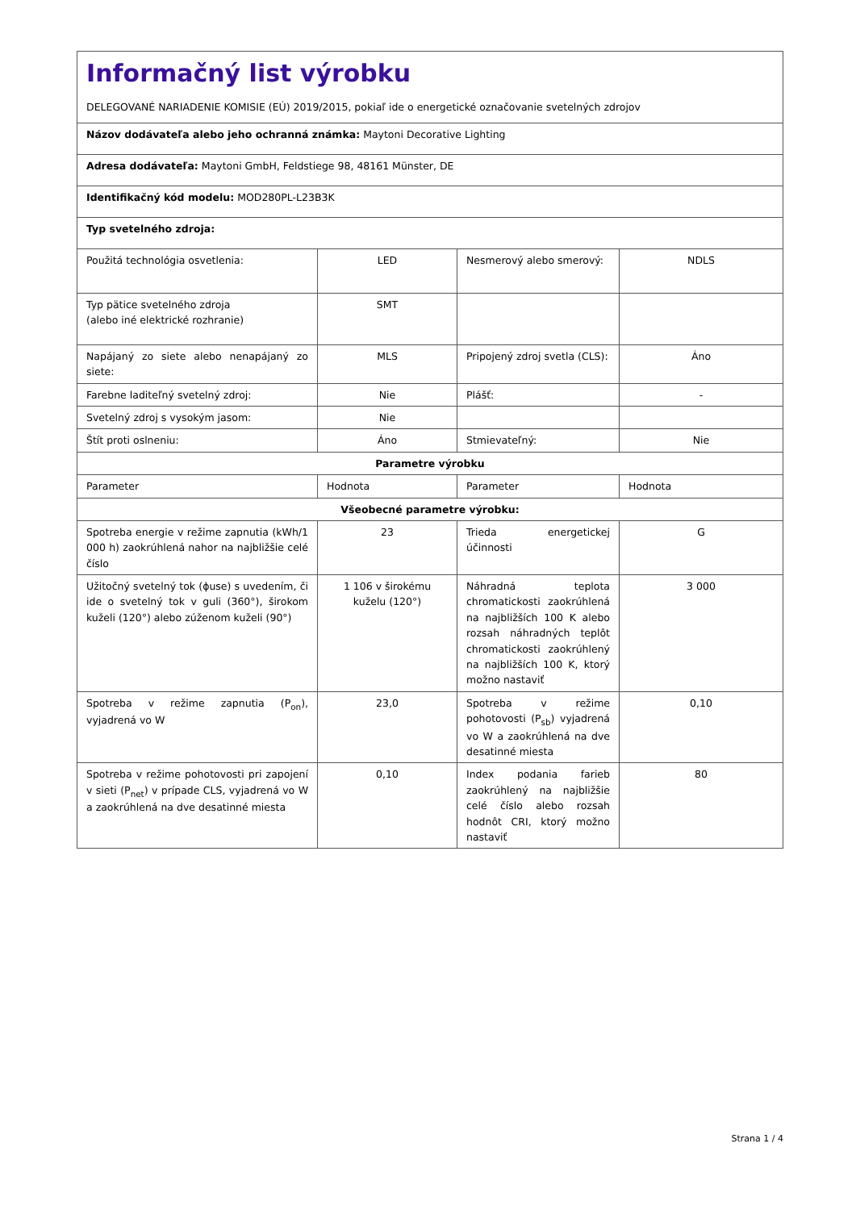| Informačný list výrobku DELEGOVANÉ NARIADENIE KOMISIE (EÚ) 2019/2015, pokiaľ ide o energetické označovanie svetelných zdrojov | | | |
| Názov dodávateľa alebo jeho ochranná známka: Maytoni Decorative Lighting | | | |
| Adresa dodávateľa: Maytoni GmbH, Feldstiege 98, 48161 Münster, DE | | | |
| Identifikačný kód modelu: MOD280PL-L23B3K | | | |
| Typ svetelného zdroja: | | | |
| Použitá technológia osvetlenia: | LED | Nesmerový alebo smerový: | NDLS |
| Typ pätice svetelného zdroja (alebo iné elektrické rozhranie) | SMT | | |
| Napájaný zo siete alebo nenapájaný zo siete: | MLS | Pripojený zdroj svetla (CLS): | Áno |
| Farebne laditeľný svetelný zdroj: | Nie | Plášť: | - |
| Svetelný zdroj s vysokým jasom: | Nie | | |
| Štít proti oslneniu: | Áno | Stmievateľný: | Nie |
| Parametre výrobku | | | |
| Parameter | Hodnota | Parameter | Hodnota |
| Všeobecné parametre výrobku: | | | |
| Spotreba energie v režime zapnutia (kWh/1 000 h) zaokrúhlená nahor na najbližšie celé číslo | 23 | Trieda energetickej účinnosti | G |
| Užitočný svetelný tok (ϕuse) s uvedením, či ide o svetelný tok v guli (360°), širokom kuželi (120°) alebo zúženom kuželi (90°) | 1 106 v širokému kuželu (120°) | Náhradná teplota chromatickosti zaokrúhlená na najbližších 100 K alebo rozsah náhradných teplôt chromatickosti zaokrúhlený na najbližších 100 K, ktorý možno nastaviť | 3 000 |
| Spotreba v režime zapnutia (P<sub>on</sub>), vyjadrená vo W | 23,0 | Spotreba v režime pohotovosti (P<sub>sb</sub>) vyjadrená vo W a zaokrúhlená na dve desatinné miesta | 0,10 |
| Spotreba v režime pohotovosti pri zapojení v sieti (P<sub>net</sub>) v prípade CLS, vyjadrená vo W a zaokrúhlená na dve desatinné miesta | 0,10 | Index podania farieb zaokrúhlený na najbližšie celé číslo alebo rozsah hodnôt CRI, ktorý možno nastaviť | 80 |
Strana 1 / 4